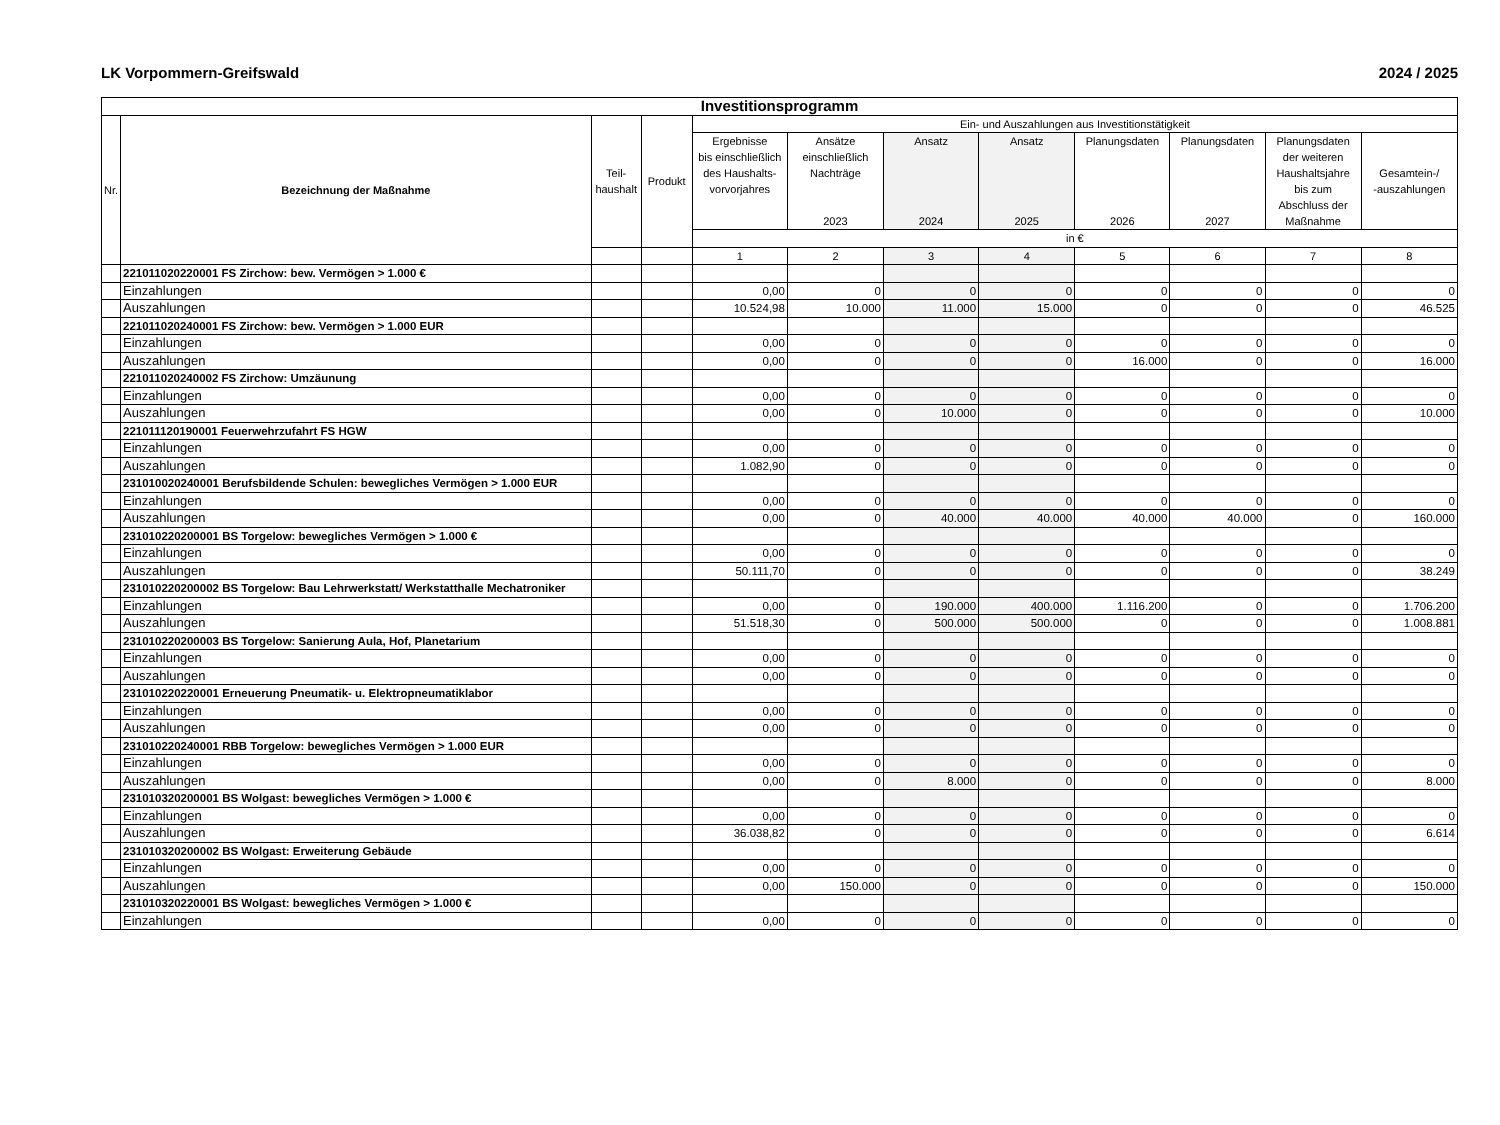LK Vorpommern-Greifswald 2024 / 2025
| Investitionsprogramm | | | | | | | | | | | |
| Nr. | Bezeichnung der Maßnahme | Teil- haushalt | Produkt | Ein- und Auszahlungen aus Investitionstätigkeit | | | | | | | |
| | | | | Ergebnisse bis einschließlich des Haushalts- vorvorjahres | Ansätze einschließlich Nachträge 2023 | Ansatz 2024 | Ansatz 2025 | Planungsdaten 2026 | Planungsdaten 2027 | Planungsdaten der weiteren Haushaltsjahre bis zum Abschluss der Maßnahme | Gesamtein-/ -auszahlungen |
| | | | | in € | | | | | | | |
| | | | | 1 | 2 | 3 | 4 | 5 | 6 | 7 | 8 |
| | 221011020220001 FS Zirchow: bew. Vermögen > 1.000 € | | | | | | | | | | |
| | Einzahlungen | | | 0,00 | 0 | 0 | 0 | 0 | 0 | 0 | 0 |
| | Auszahlungen | | | 10.524,98 | 10.000 | 11.000 | 15.000 | 0 | 0 | 0 | 46.525 |
| | 221011020240001 FS Zirchow: bew. Vermögen > 1.000 EUR | | | | | | | | | | |
| | Einzahlungen | | | 0,00 | 0 | 0 | 0 | 0 | 0 | 0 | 0 |
| | Auszahlungen | | | 0,00 | 0 | 0 | 0 | 16.000 | 0 | 0 | 16.000 |
| | 221011020240002 FS Zirchow: Umzäunung | | | | | | | | | | |
| | Einzahlungen | | | 0,00 | 0 | 0 | 0 | 0 | 0 | 0 | 0 |
| | Auszahlungen | | | 0,00 | 0 | 10.000 | 0 | 0 | 0 | 0 | 10.000 |
| | 221011120190001 Feuerwehrzufahrt FS HGW | | | | | | | | | | |
| | Einzahlungen | | | 0,00 | 0 | 0 | 0 | 0 | 0 | 0 | 0 |
| | Auszahlungen | | | 1.082,90 | 0 | 0 | 0 | 0 | 0 | 0 | 0 |
| | 231010020240001 Berufsbildende Schulen: bewegliches Vermögen > 1.000 EUR | | | | | | | | | | |
| | Einzahlungen | | | 0,00 | 0 | 0 | 0 | 0 | 0 | 0 | 0 |
| | Auszahlungen | | | 0,00 | 0 | 40.000 | 40.000 | 40.000 | 40.000 | 0 | 160.000 |
| | 231010220200001 BS Torgelow: bewegliches Vermögen > 1.000 € | | | | | | | | | | |
| | Einzahlungen | | | 0,00 | 0 | 0 | 0 | 0 | 0 | 0 | 0 |
| | Auszahlungen | | | 50.111,70 | 0 | 0 | 0 | 0 | 0 | 0 | 38.249 |
| | 231010220200002 BS Torgelow: Bau Lehrwerkstatt/ Werkstatthalle Mechatroniker | | | | | | | | | | |
| | Einzahlungen | | | 0,00 | 0 | 190.000 | 400.000 | 1.116.200 | 0 | 0 | 1.706.200 |
| | Auszahlungen | | | 51.518,30 | 0 | 500.000 | 500.000 | 0 | 0 | 0 | 1.008.881 |
| | 231010220200003 BS Torgelow: Sanierung Aula, Hof, Planetarium | | | | | | | | | | |
| | Einzahlungen | | | 0,00 | 0 | 0 | 0 | 0 | 0 | 0 | 0 |
| | Auszahlungen | | | 0,00 | 0 | 0 | 0 | 0 | 0 | 0 | 0 |
| | 231010220220001 Erneuerung Pneumatik- u. Elektropneumatiklabor | | | | | | | | | | |
| | Einzahlungen | | | 0,00 | 0 | 0 | 0 | 0 | 0 | 0 | 0 |
| | Auszahlungen | | | 0,00 | 0 | 0 | 0 | 0 | 0 | 0 | 0 |
| | 231010220240001 RBB Torgelow: bewegliches Vermögen > 1.000 EUR | | | | | | | | | | |
| | Einzahlungen | | | 0,00 | 0 | 0 | 0 | 0 | 0 | 0 | 0 |
| | Auszahlungen | | | 0,00 | 0 | 8.000 | 0 | 0 | 0 | 0 | 8.000 |
| | 231010320200001 BS Wolgast: bewegliches Vermögen > 1.000 € | | | | | | | | | | |
| | Einzahlungen | | | 0,00 | 0 | 0 | 0 | 0 | 0 | 0 | 0 |
| | Auszahlungen | | | 36.038,82 | 0 | 0 | 0 | 0 | 0 | 0 | 6.614 |
| | 231010320200002 BS Wolgast: Erweiterung Gebäude | | | | | | | | | | |
| | Einzahlungen | | | 0,00 | 0 | 0 | 0 | 0 | 0 | 0 | 0 |
| | Auszahlungen | | | 0,00 | 150.000 | 0 | 0 | 0 | 0 | 0 | 150.000 |
| | 231010320220001 BS Wolgast: bewegliches Vermögen > 1.000 € | | | | | | | | | | |
| | Einzahlungen | | | 0,00 | 0 | 0 | 0 | 0 | 0 | 0 | 0 |